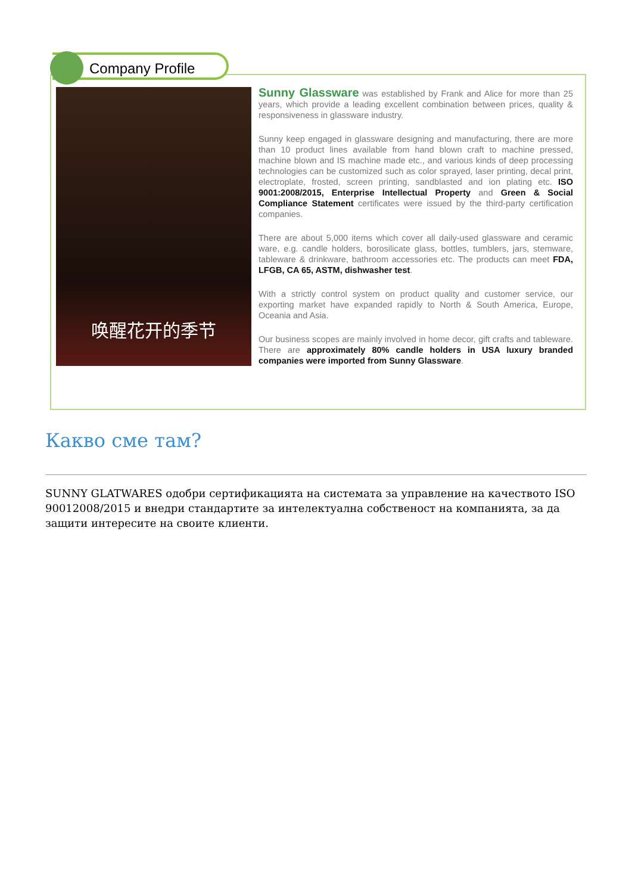Company Profile
唤醒花开的季节
Sunny Glassware was established by Frank and Alice for more than 25 years, which provide a leading excellent combination between prices, quality & responsiveness in glassware industry.
Sunny keep engaged in glassware designing and manufacturing, there are more than 10 product lines available from hand blown craft to machine pressed, machine blown and IS machine made etc., and various kinds of deep processing technologies can be customized such as color sprayed, laser printing, decal print, electroplate, frosted, screen printing, sandblasted and ion plating etc. ISO 9001:2008/2015, Enterprise Intellectual Property and Green & Social Compliance Statement certificates were issued by the third-party certification companies.
There are about 5,000 items which cover all daily-used glassware and ceramic ware, e.g. candle holders, borosilicate glass, bottles, tumblers, jars, stemware, tableware & drinkware, bathroom accessories etc. The products can meet FDA, LFGB, CA 65, ASTM, dishwasher test.
With a strictly control system on product quality and customer service, our exporting market have expanded rapidly to North & South America, Europe, Oceania and Asia.
Our business scopes are mainly involved in home decor, gift crafts and tableware. There are approximately 80% candle holders in USA luxury branded companies were imported from Sunny Glassware.
Какво сме там?
SUNNY GLATWARES одобри сертификацията на системата за управление на качеството ISO 90012008/2015 и внедри стандартите за интелектуална собственост на компанията, за да защити интересите на своите клиенти.